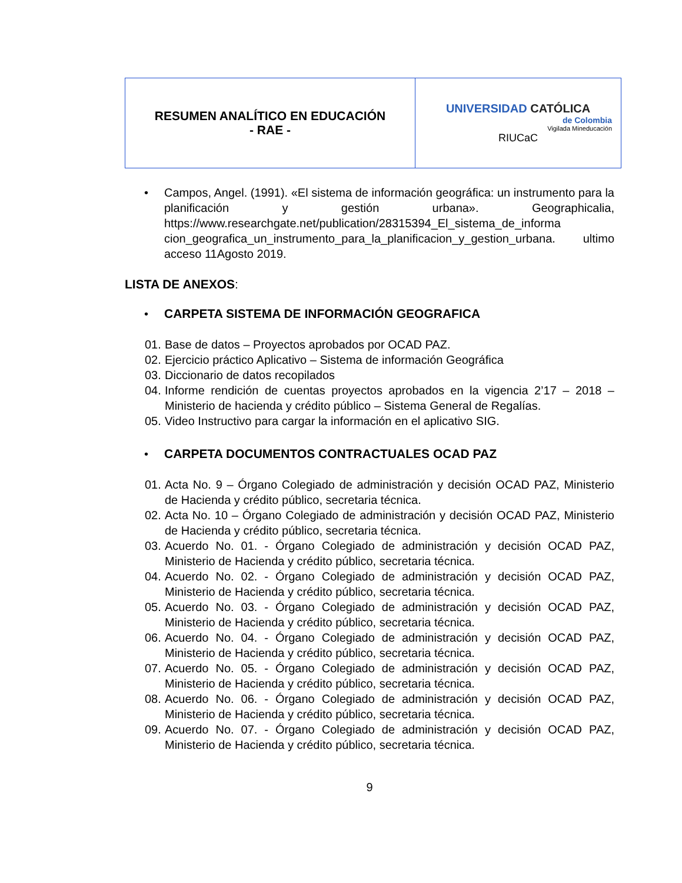| RESUMEN ANALÍTICO EN EDUCACIÓN - RAE - | UNIVERSIDAD CATÓLICA de Colombia Vigilada Mineducación RIUCaC |
• Campos, Angel. (1991). «El sistema de información geográfica: un instrumento para la planificación y gestión urbana». Geographicalia, https://www.researchgate.net/publication/28315394_El_sistema_de_informa cion_geografica_un_instrumento_para_la_planificacion_y_gestion_urbana. ultimo acceso 11Agosto 2019.
LISTA DE ANEXOS:
• CARPETA SISTEMA DE INFORMACIÓN GEOGRAFICA
01.
Base de datos – Proyectos aprobados por OCAD PAZ.
02.
Ejercicio práctico Aplicativo – Sistema de información Geográfica
03.
Diccionario de datos recopilados
04.
Informe rendición de cuentas proyectos aprobados en la vigencia 2’17 – 2018 – Ministerio de hacienda y crédito público – Sistema General de Regalías.
05.
Video Instructivo para cargar la información en el aplicativo SIG.
• CARPETA DOCUMENTOS CONTRACTUALES OCAD PAZ
01.
Acta No. 9 – Órgano Colegiado de administración y decisión OCAD PAZ, Ministerio de Hacienda y crédito público, secretaria técnica.
02.
Acta No. 10 – Órgano Colegiado de administración y decisión OCAD PAZ, Ministerio de Hacienda y crédito público, secretaria técnica.
03.
Acuerdo No. 01. - Órgano Colegiado de administración y decisión OCAD PAZ, Ministerio de Hacienda y crédito público, secretaria técnica.
04.
Acuerdo No. 02. - Órgano Colegiado de administración y decisión OCAD PAZ, Ministerio de Hacienda y crédito público, secretaria técnica.
05.
Acuerdo No. 03. - Órgano Colegiado de administración y decisión OCAD PAZ, Ministerio de Hacienda y crédito público, secretaria técnica.
06.
Acuerdo No. 04. - Órgano Colegiado de administración y decisión OCAD PAZ, Ministerio de Hacienda y crédito público, secretaria técnica.
07.
Acuerdo No. 05. - Órgano Colegiado de administración y decisión OCAD PAZ, Ministerio de Hacienda y crédito público, secretaria técnica.
08.
Acuerdo No. 06. - Órgano Colegiado de administración y decisión OCAD PAZ, Ministerio de Hacienda y crédito público, secretaria técnica.
09.
Acuerdo No. 07. - Órgano Colegiado de administración y decisión OCAD PAZ, Ministerio de Hacienda y crédito público, secretaria técnica.
9